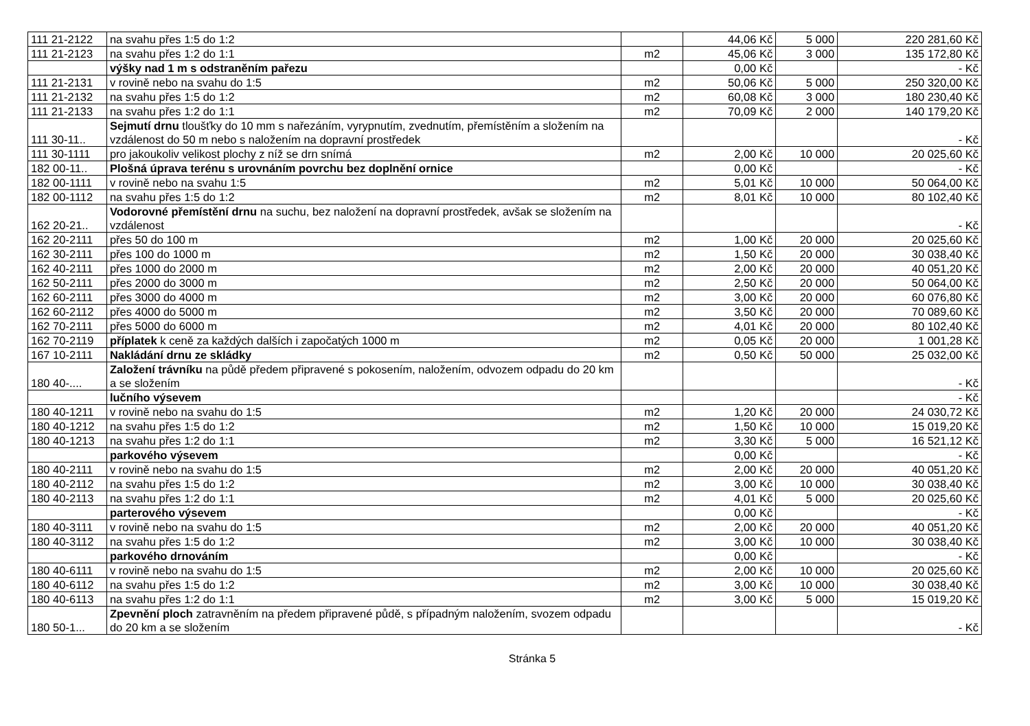| 111 21-2122 | na svahu přes 1:5 do 1:2 | | 44,06 Kč | 5 000 | 220 281,60 Kč |
| 111 21-2123 | na svahu přes 1:2 do 1:1 | m2 | 45,06 Kč | 3 000 | 135 172,80 Kč |
| | výšky nad 1 m s odstraněním pařezu | | 0,00 Kč | | - Kč |
| 111 21-2131 | v rovině nebo na svahu do 1:5 | m2 | 50,06 Kč | 5 000 | 250 320,00 Kč |
| 111 21-2132 | na svahu přes 1:5 do 1:2 | m2 | 60,08 Kč | 3 000 | 180 230,40 Kč |
| 111 21-2133 | na svahu přes 1:2 do 1:1 | m2 | 70,09 Kč | 2 000 | 140 179,20 Kč |
| 111 30-11.. | Sejmutí drnu tloušťky do 10 mm s nařezáním, vyrypnutím, zvednutím, přemístěním a složením na vzdálenost do 50 m nebo s naložením na dopravní prostředek | | | | - Kč |
| 111 30-1111 | pro jakoukoliv velikost plochy z níž se drn snímá | m2 | 2,00 Kč | 10 000 | 20 025,60 Kč |
| 182 00-11.. | Plošná úprava terénu s urovnáním povrchu bez doplnění ornice | | 0,00 Kč | | - Kč |
| 182 00-1111 | v rovině nebo na svahu 1:5 | m2 | 5,01 Kč | 10 000 | 50 064,00 Kč |
| 182 00-1112 | na svahu přes 1:5 do 1:2 | m2 | 8,01 Kč | 10 000 | 80 102,40 Kč |
| 162 20-21.. | Vodorovné přemístění drnu na suchu, bez naložení na dopravní prostředek, avšak se složením na vzdálenost | | | | - Kč |
| 162 20-2111 | přes 50 do 100 m | m2 | 1,00 Kč | 20 000 | 20 025,60 Kč |
| 162 30-2111 | přes 100 do 1000 m | m2 | 1,50 Kč | 20 000 | 30 038,40 Kč |
| 162 40-2111 | přes 1000 do 2000 m | m2 | 2,00 Kč | 20 000 | 40 051,20 Kč |
| 162 50-2111 | přes 2000 do 3000 m | m2 | 2,50 Kč | 20 000 | 50 064,00 Kč |
| 162 60-2111 | přes 3000 do 4000 m | m2 | 3,00 Kč | 20 000 | 60 076,80 Kč |
| 162 60-2112 | přes 4000 do 5000 m | m2 | 3,50 Kč | 20 000 | 70 089,60 Kč |
| 162 70-2111 | přes 5000 do 6000 m | m2 | 4,01 Kč | 20 000 | 80 102,40 Kč |
| 162 70-2119 | příplatek k ceně za každých dalších i započatých 1000 m | m2 | 0,05 Kč | 20 000 | 1 001,28 Kč |
| 167 10-2111 | Nakládání drnu ze skládky | m2 | 0,50 Kč | 50 000 | 25 032,00 Kč |
| 180 40-.... | Založení trávníku na půdě předem připravené s pokosením, naložením, odvozem odpadu do 20 km a se složením | | | | - Kč |
| | lučního výsevem | | | | - Kč |
| 180 40-1211 | v rovině nebo na svahu do 1:5 | m2 | 1,20 Kč | 20 000 | 24 030,72 Kč |
| 180 40-1212 | na svahu přes 1:5 do 1:2 | m2 | 1,50 Kč | 10 000 | 15 019,20 Kč |
| 180 40-1213 | na svahu přes 1:2 do 1:1 | m2 | 3,30 Kč | 5 000 | 16 521,12 Kč |
| | parkového výsevem | | 0,00 Kč | | - Kč |
| 180 40-2111 | v rovině nebo na svahu do 1:5 | m2 | 2,00 Kč | 20 000 | 40 051,20 Kč |
| 180 40-2112 | na svahu přes 1:5 do 1:2 | m2 | 3,00 Kč | 10 000 | 30 038,40 Kč |
| 180 40-2113 | na svahu přes 1:2 do 1:1 | m2 | 4,01 Kč | 5 000 | 20 025,60 Kč |
| | parterového výsevem | | 0,00 Kč | | - Kč |
| 180 40-3111 | v rovině nebo na svahu do 1:5 | m2 | 2,00 Kč | 20 000 | 40 051,20 Kč |
| 180 40-3112 | na svahu přes 1:5 do 1:2 | m2 | 3,00 Kč | 10 000 | 30 038,40 Kč |
| | parkového drnováním | | 0,00 Kč | | - Kč |
| 180 40-6111 | v rovině nebo na svahu do 1:5 | m2 | 2,00 Kč | 10 000 | 20 025,60 Kč |
| 180 40-6112 | na svahu přes 1:5 do 1:2 | m2 | 3,00 Kč | 10 000 | 30 038,40 Kč |
| 180 40-6113 | na svahu přes 1:2 do 1:1 | m2 | 3,00 Kč | 5 000 | 15 019,20 Kč |
| 180 50-1... | Zpevnění ploch zatravněním na předem připravené půdě, s případným naložením, svozem odpadu do 20 km a se složením | | | | - Kč |
Stránka 5